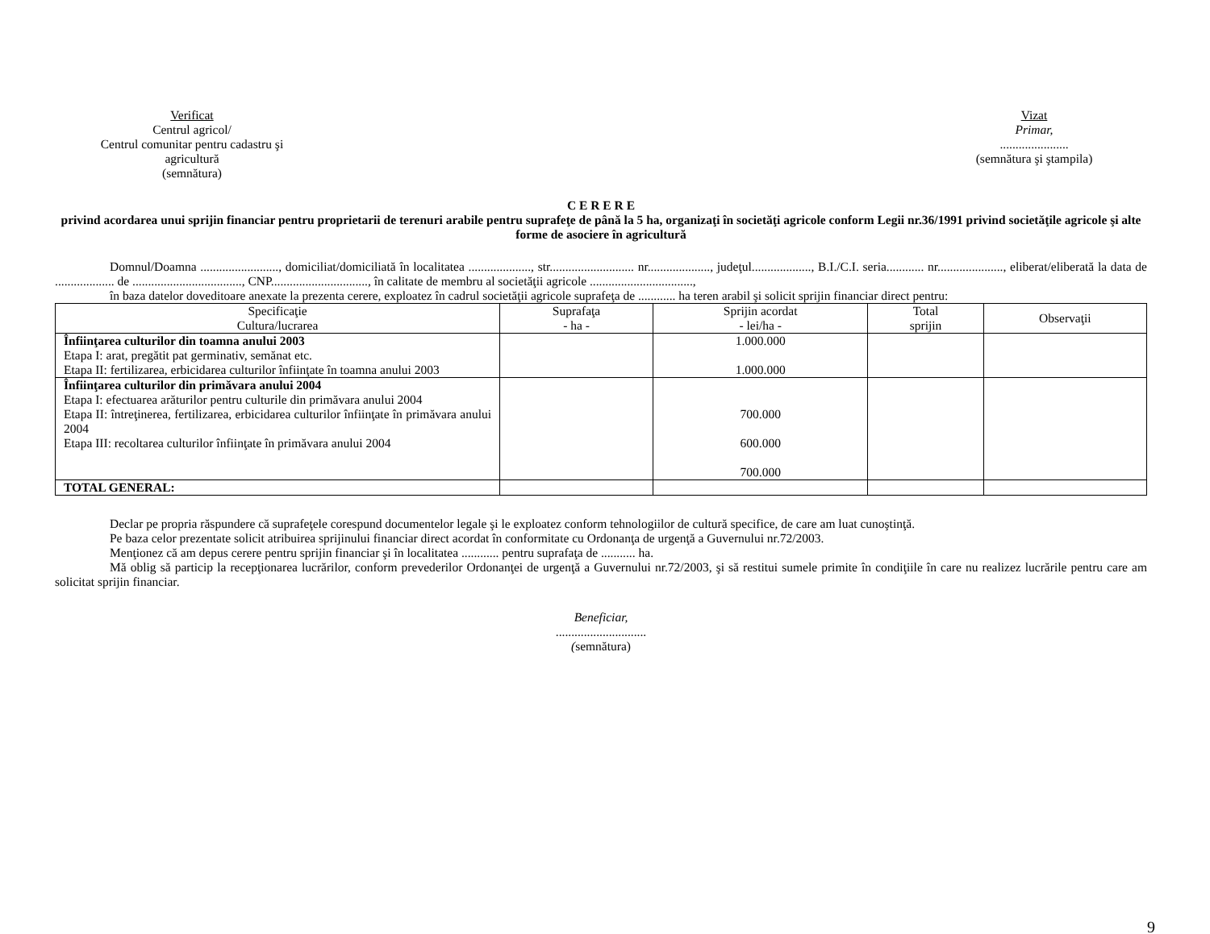Verificat
Centrul agricol/
Centrul comunitar pentru cadastru şi agricultură
(semnătura)
Vizat
Primar,
......................
(semnătura şi ştampila)
C E R E R E
privind acordarea unui sprijin financiar pentru proprietarii de terenuri arabile pentru suprafeţe de până la 5 ha, organizaţi în societăţi agricole conform Legii nr.36/1991 privind societăţile agricole şi alte forme de asociere în agricultură
Domnul/Doamna ........................., domiciliat/domiciliată în localitatea ...................., str........................... nr...................., judeţul..................., B.I./C.I. seria............ nr....................., eliberat/eliberată la data de ................... de ..................................., CNP..............................., în calitate de membru al societăţii agricole .................................,
în baza datelor doveditoare anexate la prezenta cerere, exploatez în cadrul societăţii agricole suprafeţa de ............ ha teren arabil şi solicit sprijin financiar direct pentru:
| Specificaţie Cultura/lucrarea | Suprafaţa - ha - | Sprijin acordat - lei/ha - | Total sprijin | Observaţii |
| --- | --- | --- | --- | --- |
| Înfiinţarea culturilor din toamna anului 2003 Etapa I: arat, pregătit pat germinativ, semănat etc. Etapa II: fertilizarea, erbicidarea culturilor înfiinţate în toamna anului 2003 | | 1.000.000 1.000.000 | | |
| Înfiinţarea culturilor din primăvara anului 2004 Etapa I: efectuarea arăturilor pentru culturile din primăvara anului 2004 Etapa II: întreţinerea, fertilizarea, erbicidarea culturilor înfiinţate în primăvara anului 2004 Etapa III: recoltarea culturilor înfiinţate în primăvara anului 2004 | | 700.000 600.000 700.000 | | |
| TOTAL GENERAL: | | | | |
Declar pe propria răspundere că suprafeţele corespund documentelor legale şi le exploatez conform tehnologiilor de cultură specifice, de care am luat cunoştinţă.
Pe baza celor prezentate solicit atribuirea sprijinului financiar direct acordat în conformitate cu Ordonanţa de urgenţă a Guvernului nr.72/2003.
Menţionez că am depus cerere pentru sprijin financiar şi în localitatea ............ pentru suprafaţa de ........... ha.
Mă oblig să particip la recepţionarea lucrărilor, conform prevederilor Ordonanţei de urgenţă a Guvernului nr.72/2003, şi să restitui sumele primite în condiţiile în care nu realizez lucrările pentru care am solicitat sprijin financiar.
Beneficiar,
.............................
(semnătura)
9